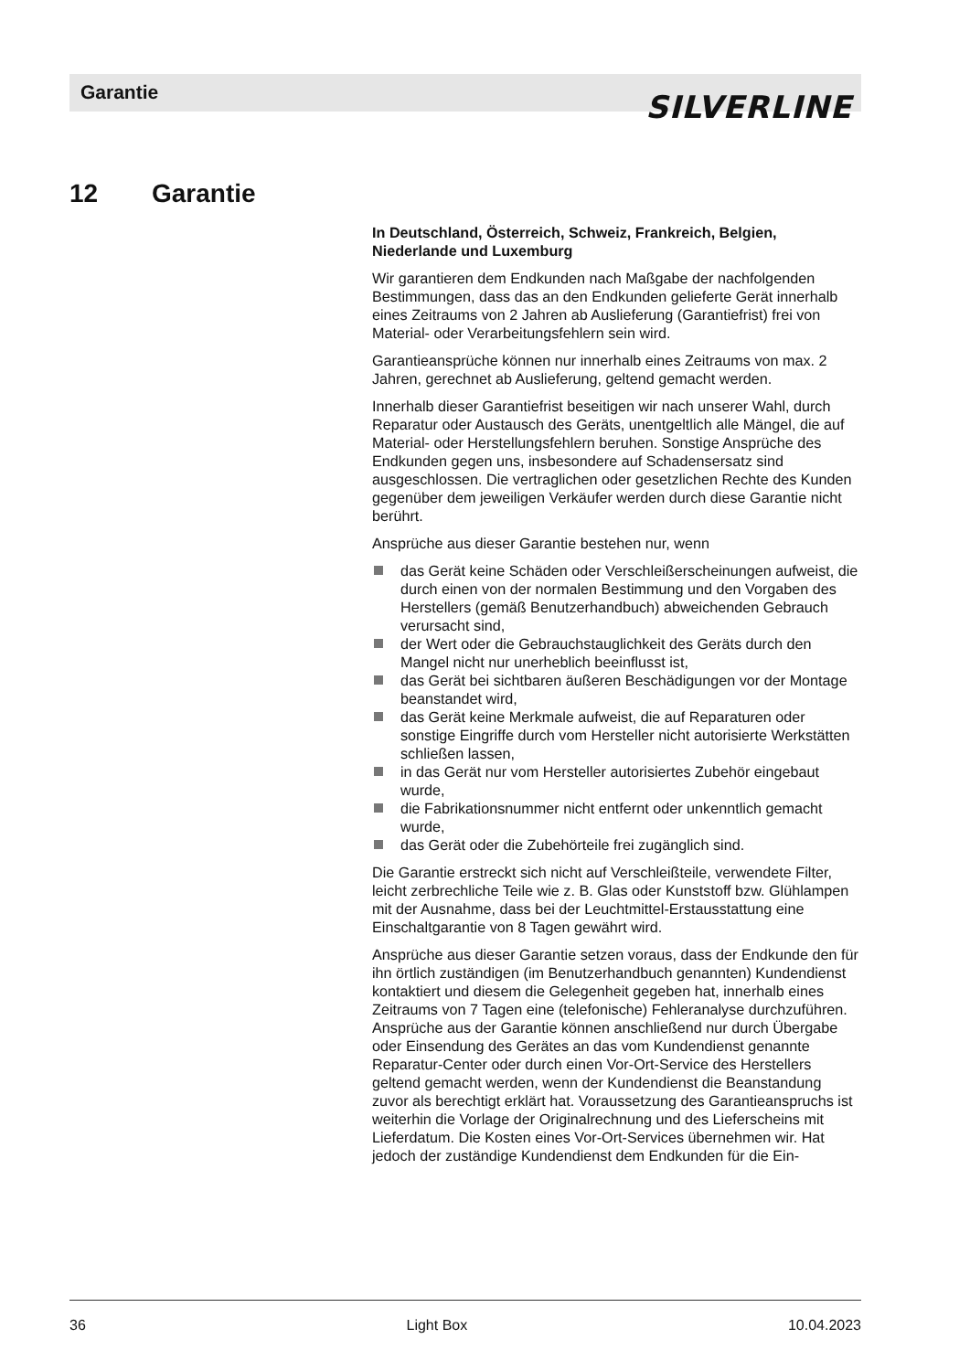Garantie SILVERLINE
12 Garantie
In Deutschland, Österreich, Schweiz, Frankreich, Belgien, Niederlande und Luxemburg
Wir garantieren dem Endkunden nach Maßgabe der nachfolgenden Bestimmungen, dass das an den Endkunden gelieferte Gerät innerhalb eines Zeitraums von 2 Jahren ab Auslieferung (Garantiefrist) frei von Material- oder Verarbeitungsfehlern sein wird.
Garantieansprüche können nur innerhalb eines Zeitraums von max. 2 Jahren, gerechnet ab Auslieferung, geltend gemacht werden.
Innerhalb dieser Garantiefrist beseitigen wir nach unserer Wahl, durch Reparatur oder Austausch des Geräts, unentgeltlich alle Mängel, die auf Material- oder Herstellungsfehlern beruhen. Sonstige Ansprüche des Endkunden gegen uns, insbesondere auf Schadensersatz sind ausgeschlossen. Die vertraglichen oder gesetzlichen Rechte des Kunden gegenüber dem jeweiligen Verkäufer werden durch diese Garantie nicht berührt.
Ansprüche aus dieser Garantie bestehen nur, wenn
das Gerät keine Schäden oder Verschleißerscheinungen aufweist, die durch einen von der normalen Bestimmung und den Vorgaben des Herstellers (gemäß Benutzerhandbuch) abweichenden Gebrauch verursacht sind,
der Wert oder die Gebrauchstauglichkeit des Geräts durch den Mangel nicht nur unerheblich beeinflusst ist,
das Gerät bei sichtbaren äußeren Beschädigungen vor der Montage beanstandet wird,
das Gerät keine Merkmale aufweist, die auf Reparaturen oder sonstige Eingriffe durch vom Hersteller nicht autorisierte Werkstätten schließen lassen,
in das Gerät nur vom Hersteller autorisiertes Zubehör eingebaut wurde,
die Fabrikationsnummer nicht entfernt oder unkenntlich gemacht wurde,
das Gerät oder die Zubehörteile frei zugänglich sind.
Die Garantie erstreckt sich nicht auf Verschleißteile, verwendete Filter, leicht zerbrechliche Teile wie z. B. Glas oder Kunststoff bzw. Glühlampen mit der Ausnahme, dass bei der Leuchtmittel-Erstausstattung eine Einschaltgarantie von 8 Tagen gewährt wird.
Ansprüche aus dieser Garantie setzen voraus, dass der Endkunde den für ihn örtlich zuständigen (im Benutzerhandbuch genannten) Kundendienst kontaktiert und diesem die Gelegenheit gegeben hat, innerhalb eines Zeitraums von 7 Tagen eine (telefonische) Fehleranalyse durchzuführen. Ansprüche aus der Garantie können anschließend nur durch Übergabe oder Einsendung des Gerätes an das vom Kundendienst genannte Reparatur-Center oder durch einen Vor-Ort-Service des Herstellers geltend gemacht werden, wenn der Kundendienst die Beanstandung zuvor als berechtigt erklärt hat. Voraussetzung des Garantieanspruchs ist weiterhin die Vorlage der Originalrechnung und des Lieferscheins mit Lieferdatum. Die Kosten eines Vor-Ort-Services übernehmen wir. Hat jedoch der zuständige Kundendienst dem Endkunden für die Ein-
36 Light Box 10.04.2023